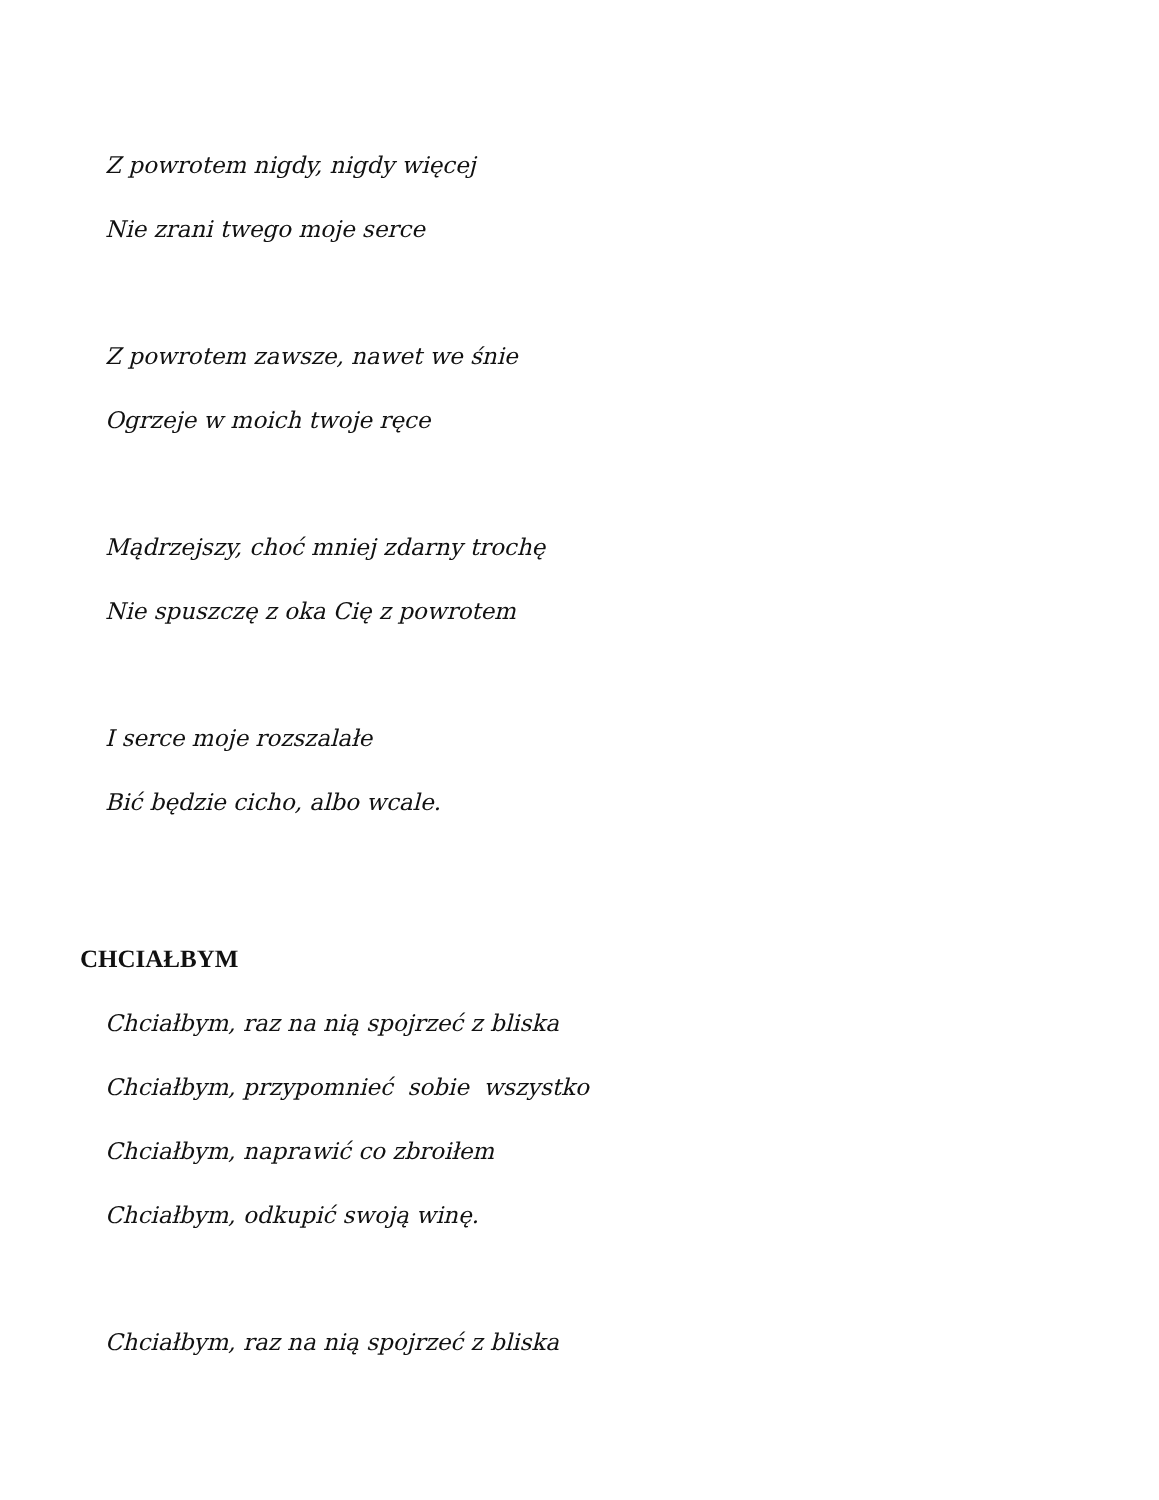Z powrotem nigdy, nigdy więcej
Nie zrani twego moje serce
Z powrotem zawsze, nawet we śnie
Ogrzeje w moich twoje ręce
Mądrzejszy, choć mniej zdarny trochę
Nie spuszczę z oka Cię z powrotem
I serce moje rozszalałe
Bić będzie cicho, albo wcale.
CHCIAŁBYM
Chciałbym, raz na nią spojrzeć z bliska
Chciałbym, przypomnieć sobie wszystko
Chciałbym, naprawić co zbroiłem
Chciałbym, odkupić swoją winę.
Chciałbym, raz na nią spojrzeć z bliska